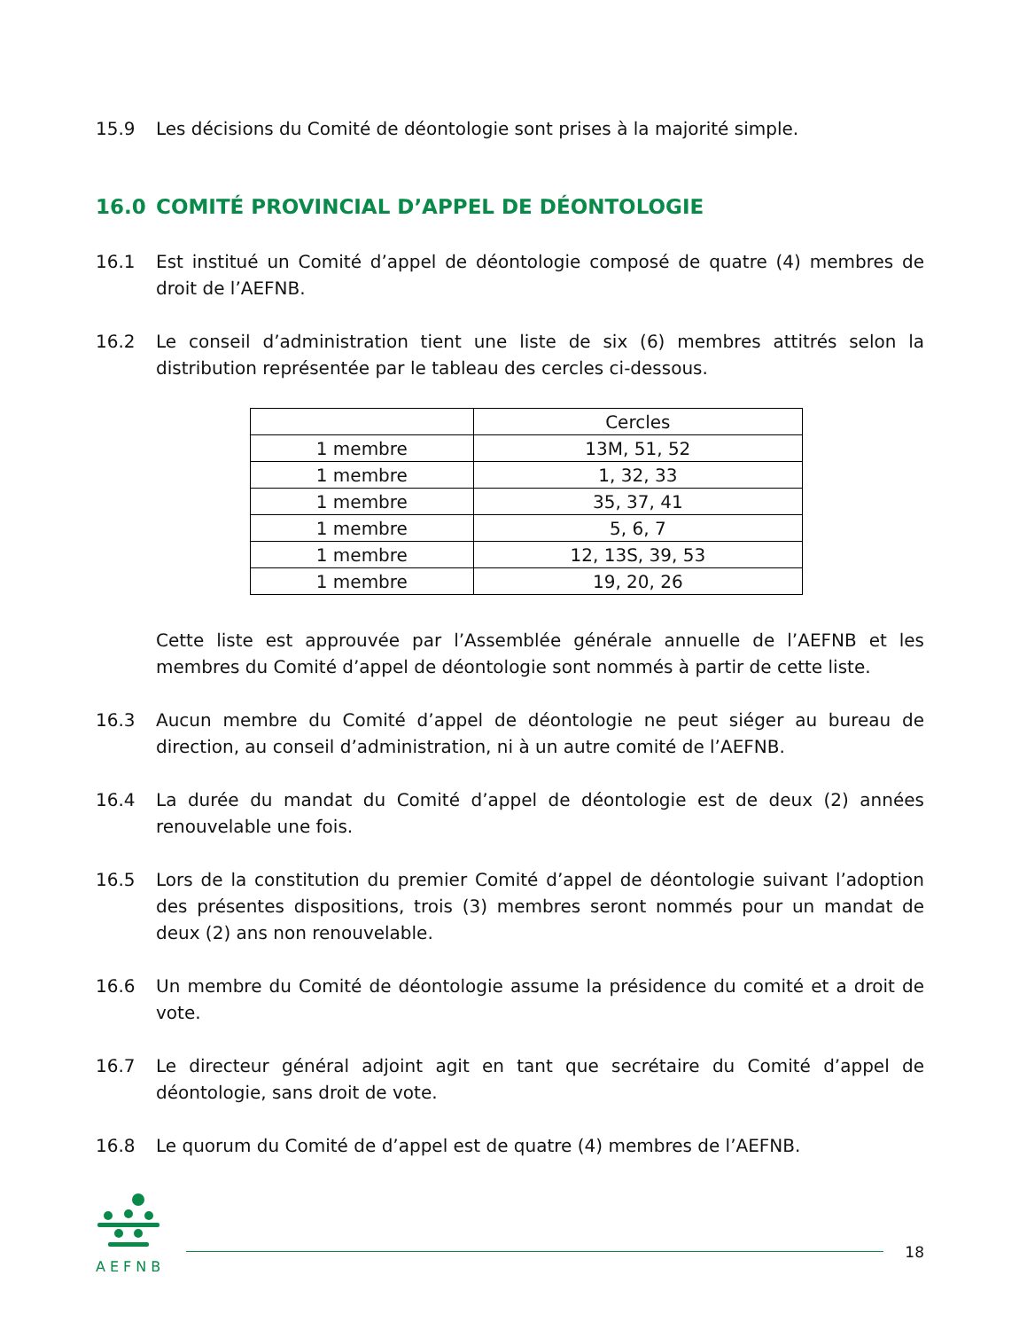15.9 Les décisions du Comité de déontologie sont prises à la majorité simple.
16.0 COMITÉ PROVINCIAL D’APPEL DE DÉONTOLOGIE
16.1 Est institué un Comité d’appel de déontologie composé de quatre (4) membres de droit de l’AEFNB.
16.2 Le conseil d’administration tient une liste de six (6) membres attitrés selon la distribution représentée par le tableau des cercles ci-dessous.
| | Cercles |
| 1 membre | 13M, 51, 52 |
| 1 membre | 1, 32, 33 |
| 1 membre | 35, 37, 41 |
| 1 membre | 5, 6, 7 |
| 1 membre | 12, 13S, 39, 53 |
| 1 membre | 19, 20, 26 |
Cette liste est approuvée par l’Assemblée générale annuelle de l’AEFNB et les membres du Comité d’appel de déontologie sont nommés à partir de cette liste.
16.3 Aucun membre du Comité d’appel de déontologie ne peut siéger au bureau de direction, au conseil d’administration, ni à un autre comité de l’AEFNB.
16.4 La durée du mandat du Comité d’appel de déontologie est de deux (2) années renouvelable une fois.
16.5 Lors de la constitution du premier Comité d’appel de déontologie suivant l’adoption des présentes dispositions, trois (3) membres seront nommés pour un mandat de deux (2) ans non renouvelable.
16.6 Un membre du Comité de déontologie assume la présidence du comité et a droit de vote.
16.7 Le directeur général adjoint agit en tant que secrétaire du Comité d’appel de déontologie, sans droit de vote.
16.8 Le quorum du Comité de d’appel est de quatre (4) membres de l’AEFNB.
AEFNB
18